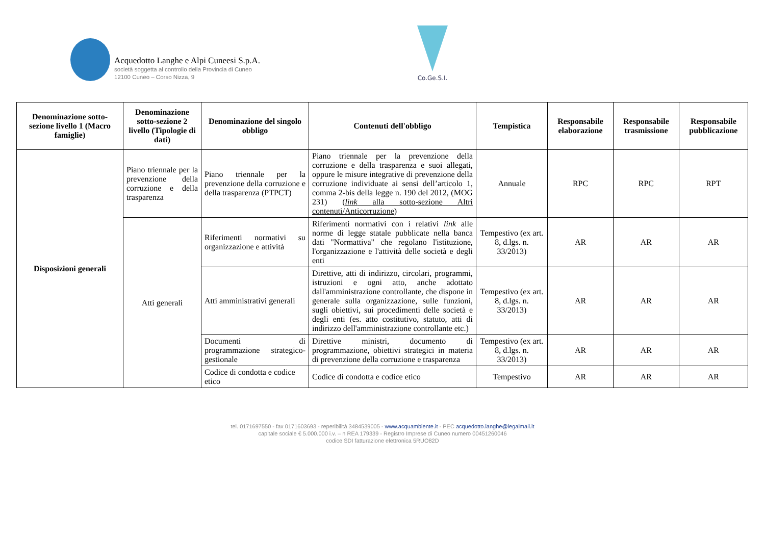Acquedotto Langhe e Alpi Cuneesi S.p.A.
società soggetta al controllo della Provincia di Cuneo
12100 Cuneo – Corso Nizza, 9
Co.Ge.S.I.
| Denominazione sotto-sezione livello 1 (Macro famiglie) | Denominazione sotto-sezione 2 livello (Tipologie di dati) | Denominazione del singolo obbligo | Contenuti dell'obbligo | Tempistica | Responsabile elaborazione | Responsabile trasmissione | Responsabile pubblicazione |
| --- | --- | --- | --- | --- | --- | --- | --- |
| Disposizioni generali | Piano triennale per la prevenzione della corruzione e della trasparenza | Piano triennale per la prevenzione della corruzione e della trasparenza (PTPCT) | Piano triennale per la prevenzione della corruzione e della trasparenza e suoi allegati, oppure le misure integrative di prevenzione della corruzione individuate ai sensi dell’articolo 1, comma 2-bis della legge n. 190 del 2012, (MOG 231) ( link alla sotto-sezione Altri contenuti/Anticorruzione ) | Annuale | RPC | RPC | RPT |
| | Atti generali | Riferimenti normativi su organizzazione e attività | Riferimenti normativi con i relativi link alle norme di legge statale pubblicate nella banca dati "Normattiva" che regolano l'istituzione, l'organizzazione e l'attività delle società e degli enti | Tempestivo (ex art. 8, d.lgs. n. 33/2013) | AR | AR | AR |
| | | Atti amministrativi generali | Direttive, atti di indirizzo, circolari, programmi, istruzioni e ogni atto, anche adottato dall'amministrazione controllante, che dispone in generale sulla organizzazione, sulle funzioni, sugli obiettivi, sui procedimenti delle società e degli enti (es. atto costitutivo, statuto, atti di indirizzo dell'amministrazione controllante etc.) | Tempestivo (ex art. 8, d.lgs. n. 33/2013) | AR | AR | AR |
| | | Documenti di programmazione strategico-gestionale | Direttive ministri, documento di programmazione, obiettivi strategici in materia di prevenzione della corruzione e trasparenza | Tempestivo (ex art. 8, d.lgs. n. 33/2013) | AR | AR | AR |
| | | Codice di condotta e codice etico | Codice di condotta e codice etico | Tempestivo | AR | AR | AR |
tel. 0171697550 - fax 0171603693 - reperibilità 3484539005 - www.acquambiente.it - PEC acquedotto.langhe@legalmail.it
capitale sociale € 5.000.000 i.v. – n REA 179339 - Registro Imprese di Cuneo numero 00451260046
codice SDI fatturazione elettronica 5RUO82D